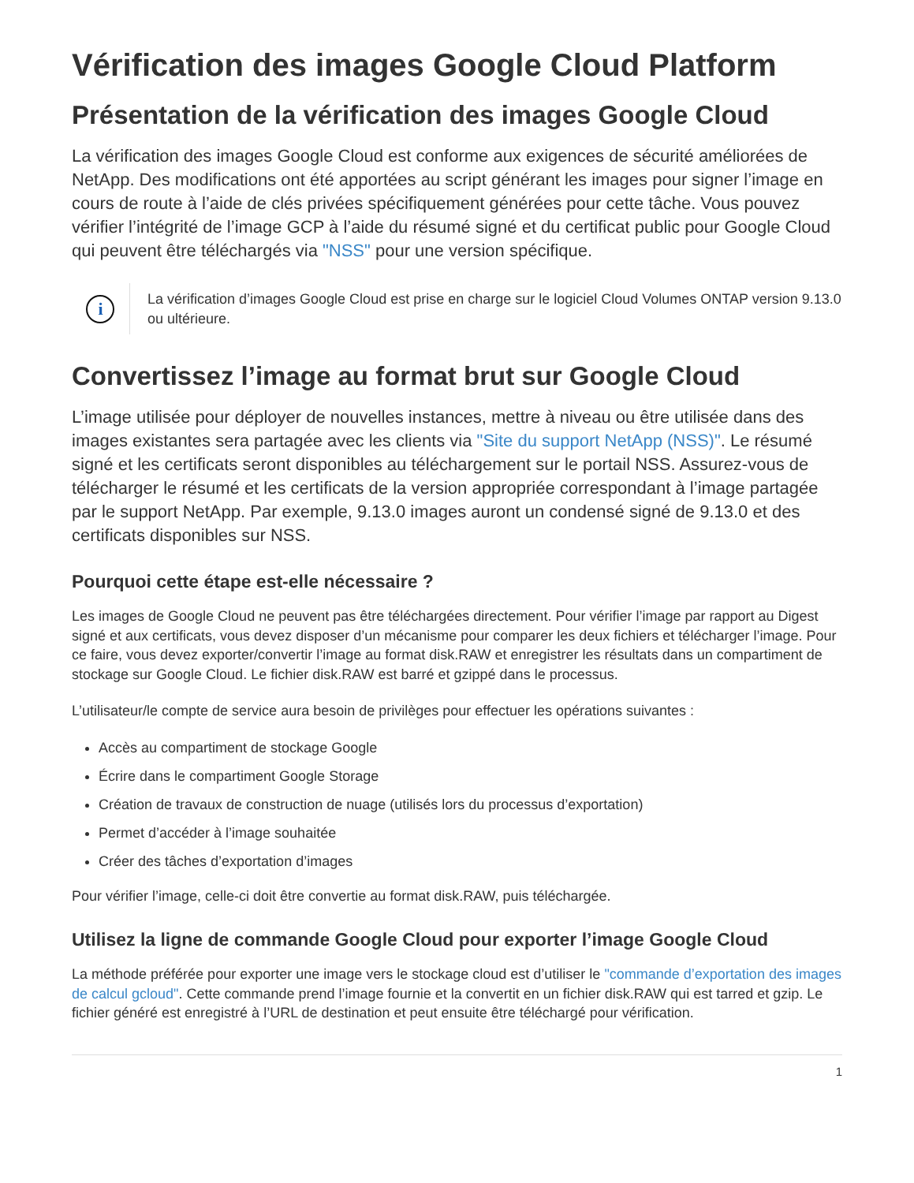Vérification des images Google Cloud Platform
Présentation de la vérification des images Google Cloud
La vérification des images Google Cloud est conforme aux exigences de sécurité améliorées de NetApp. Des modifications ont été apportées au script générant les images pour signer l’image en cours de route à l’aide de clés privées spécifiquement générées pour cette tâche. Vous pouvez vérifier l’intégrité de l’image GCP à l’aide du résumé signé et du certificat public pour Google Cloud qui peuvent être téléchargés via "NSS" pour une version spécifique.
i
La vérification d’images Google Cloud est prise en charge sur le logiciel Cloud Volumes ONTAP version 9.13.0 ou ultérieure.
Convertissez l’image au format brut sur Google Cloud
L’image utilisée pour déployer de nouvelles instances, mettre à niveau ou être utilisée dans des images existantes sera partagée avec les clients via "Site du support NetApp (NSS)". Le résumé signé et les certificats seront disponibles au téléchargement sur le portail NSS. Assurez-vous de télécharger le résumé et les certificats de la version appropriée correspondant à l’image partagée par le support NetApp. Par exemple, 9.13.0 images auront un condensé signé de 9.13.0 et des certificats disponibles sur NSS.
Pourquoi cette étape est-elle nécessaire ?
Les images de Google Cloud ne peuvent pas être téléchargées directement. Pour vérifier l’image par rapport au Digest signé et aux certificats, vous devez disposer d’un mécanisme pour comparer les deux fichiers et télécharger l’image. Pour ce faire, vous devez exporter/convertir l’image au format disk.RAW et enregistrer les résultats dans un compartiment de stockage sur Google Cloud. Le fichier disk.RAW est barré et gzippé dans le processus.
L’utilisateur/le compte de service aura besoin de privilèges pour effectuer les opérations suivantes :
Accès au compartiment de stockage Google
Écrire dans le compartiment Google Storage
Création de travaux de construction de nuage (utilisés lors du processus d’exportation)
Permet d’accéder à l’image souhaitée
Créer des tâches d’exportation d’images
Pour vérifier l’image, celle-ci doit être convertie au format disk.RAW, puis téléchargée.
Utilisez la ligne de commande Google Cloud pour exporter l’image Google Cloud
La méthode préférée pour exporter une image vers le stockage cloud est d’utiliser le "commande d’exportation des images de calcul gcloud". Cette commande prend l’image fournie et la convertit en un fichier disk.RAW qui est tarred et gzip. Le fichier généré est enregistré à l’URL de destination et peut ensuite être téléchargé pour vérification.
1